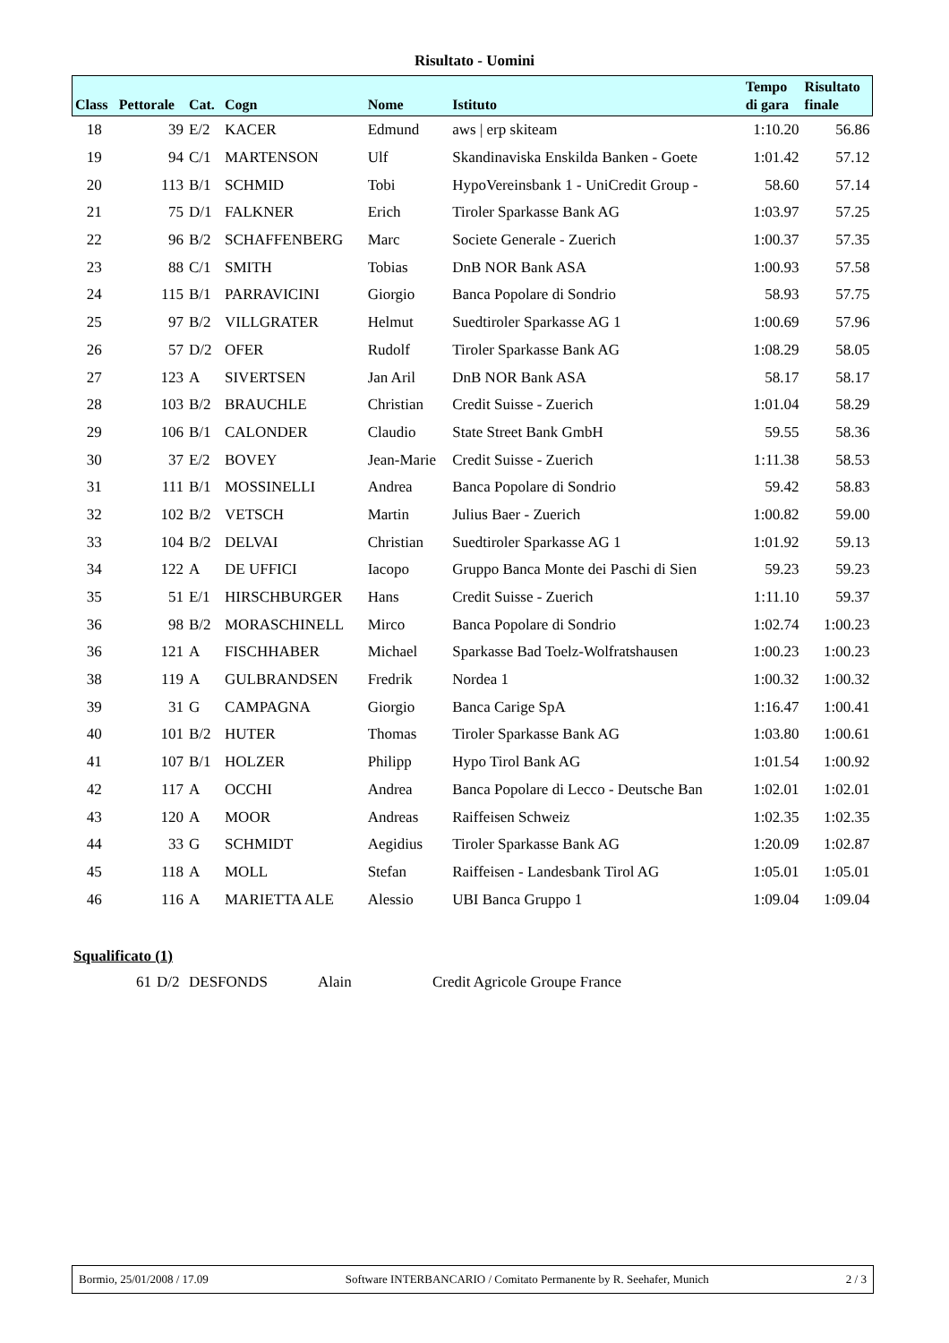Risultato - Uomini
| Class | Pettorale | Cat. | Cogn | Nome | Istituto | Tempo di gara | Risultato finale |
| --- | --- | --- | --- | --- | --- | --- | --- |
| 18 | 39 | E/2 | KACER | Edmund | aws / erp skiteam | 1:10.20 | 56.86 |
| 19 | 94 | C/1 | MARTENSON | Ulf | Skandinaviska Enskilda Banken - Goete | 1:01.42 | 57.12 |
| 20 | 113 | B/1 | SCHMID | Tobi | HypoVereinsbank 1 - UniCredit Group - | 58.60 | 57.14 |
| 21 | 75 | D/1 | FALKNER | Erich | Tiroler Sparkasse Bank AG | 1:03.97 | 57.25 |
| 22 | 96 | B/2 | SCHAFFENBERG | Marc | Societe Generale - Zuerich | 1:00.37 | 57.35 |
| 23 | 88 | C/1 | SMITH | Tobias | DnB NOR Bank ASA | 1:00.93 | 57.58 |
| 24 | 115 | B/1 | PARRAVICINI | Giorgio | Banca Popolare di Sondrio | 58.93 | 57.75 |
| 25 | 97 | B/2 | VILLGRATER | Helmut | Suedtiroler Sparkasse AG 1 | 1:00.69 | 57.96 |
| 26 | 57 | D/2 | OFER | Rudolf | Tiroler Sparkasse Bank AG | 1:08.29 | 58.05 |
| 27 | 123 | A | SIVERTSEN | Jan Aril | DnB NOR Bank ASA | 58.17 | 58.17 |
| 28 | 103 | B/2 | BRAUCHLE | Christian | Credit Suisse - Zuerich | 1:01.04 | 58.29 |
| 29 | 106 | B/1 | CALONDER | Claudio | State Street Bank GmbH | 59.55 | 58.36 |
| 30 | 37 | E/2 | BOVEY | Jean-Marie | Credit Suisse - Zuerich | 1:11.38 | 58.53 |
| 31 | 111 | B/1 | MOSSINELLI | Andrea | Banca Popolare di Sondrio | 59.42 | 58.83 |
| 32 | 102 | B/2 | VETSCH | Martin | Julius Baer - Zuerich | 1:00.82 | 59.00 |
| 33 | 104 | B/2 | DELVAI | Christian | Suedtiroler Sparkasse AG 1 | 1:01.92 | 59.13 |
| 34 | 122 | A | DE UFFICI | Iacopo | Gruppo Banca Monte dei Paschi di Sien | 59.23 | 59.23 |
| 35 | 51 | E/1 | HIRSCHBURGER | Hans | Credit Suisse - Zuerich | 1:11.10 | 59.37 |
| 36 | 98 | B/2 | MORASCHINELL | Mirco | Banca Popolare di Sondrio | 1:02.74 | 1:00.23 |
| 36 | 121 | A | FISCHHABER | Michael | Sparkasse Bad Toelz-Wolfratshausen | 1:00.23 | 1:00.23 |
| 38 | 119 | A | GULBRANDSEN | Fredrik | Nordea 1 | 1:00.32 | 1:00.32 |
| 39 | 31 | G | CAMPAGNA | Giorgio | Banca Carige SpA | 1:16.47 | 1:00.41 |
| 40 | 101 | B/2 | HUTER | Thomas | Tiroler Sparkasse Bank AG | 1:03.80 | 1:00.61 |
| 41 | 107 | B/1 | HOLZER | Philipp | Hypo Tirol Bank AG | 1:01.54 | 1:00.92 |
| 42 | 117 | A | OCCHI | Andrea | Banca Popolare di Lecco - Deutsche Ban | 1:02.01 | 1:02.01 |
| 43 | 120 | A | MOOR | Andreas | Raiffeisen Schweiz | 1:02.35 | 1:02.35 |
| 44 | 33 | G | SCHMIDT | Aegidius | Tiroler Sparkasse Bank AG | 1:20.09 | 1:02.87 |
| 45 | 118 | A | MOLL | Stefan | Raiffeisen - Landesbank Tirol AG | 1:05.01 | 1:05.01 |
| 46 | 116 | A | MARIETTA ALE | Alessio | UBI Banca Gruppo 1 | 1:09.04 | 1:09.04 |
Squalificato (1)
| | 61 | D/2 | DESFONDS | Alain | Credit Agricole Groupe France |
Bormio, 25/01/2008 / 17.09 Software INTERBANCARIO / Comitato Permanente by R. Seehafer, Munich 2 / 3